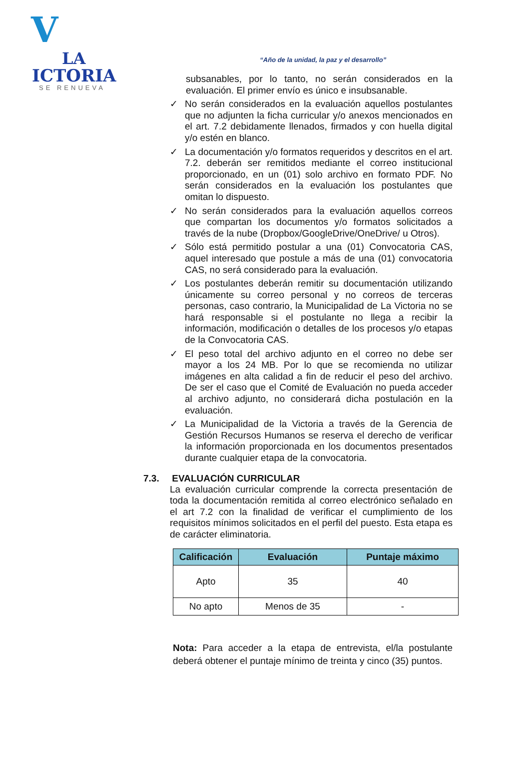V
LA
ICTORIA
SE RENUEVA
“Año de la unidad, la paz y el desarrollo”
subsanables, por lo tanto, no serán considerados en la evaluación. El primer envío es único e insubsanable.
✓ No serán considerados en la evaluación aquellos postulantes que no adjunten la ficha curricular y/o anexos mencionados en el art. 7.2 debidamente llenados, firmados y con huella digital y/o estén en blanco.
✓ La documentación y/o formatos requeridos y descritos en el art. 7.2. deberán ser remitidos mediante el correo institucional proporcionado, en un (01) solo archivo en formato PDF. No serán considerados en la evaluación los postulantes que omitan lo dispuesto.
✓ No serán considerados para la evaluación aquellos correos que compartan los documentos y/o formatos solicitados a través de la nube (Dropbox/GoogleDrive/OneDrive/ u Otros).
✓ Sólo está permitido postular a una (01) Convocatoria CAS, aquel interesado que postule a más de una (01) convocatoria CAS, no será considerado para la evaluación.
✓ Los postulantes deberán remitir su documentación utilizando únicamente su correo personal y no correos de terceras personas, caso contrario, la Municipalidad de La Victoria no se hará responsable si el postulante no llega a recibir la información, modificación o detalles de los procesos y/o etapas de la Convocatoria CAS.
✓ El peso total del archivo adjunto en el correo no debe ser mayor a los 24 MB. Por lo que se recomienda no utilizar imágenes en alta calidad a fin de reducir el peso del archivo. De ser el caso que el Comité de Evaluación no pueda acceder al archivo adjunto, no considerará dicha postulación en la evaluación.
✓ La Municipalidad de la Victoria a través de la Gerencia de Gestión Recursos Humanos se reserva el derecho de verificar la información proporcionada en los documentos presentados durante cualquier etapa de la convocatoria.
7.3. EVALUACIÓN CURRICULAR
La evaluación curricular comprende la correcta presentación de toda la documentación remitida al correo electrónico señalado en el art 7.2 con la finalidad de verificar el cumplimiento de los requisitos mínimos solicitados en el perfil del puesto. Esta etapa es de carácter eliminatoria.
| Calificación | Evaluación | Puntaje máximo |
| --- | --- | --- |
| Apto | 35 | 40 |
| No apto | Menos de 35 | - |
Nota: Para acceder a la etapa de entrevista, el/la postulante deberá obtener el puntaje mínimo de treinta y cinco (35) puntos.